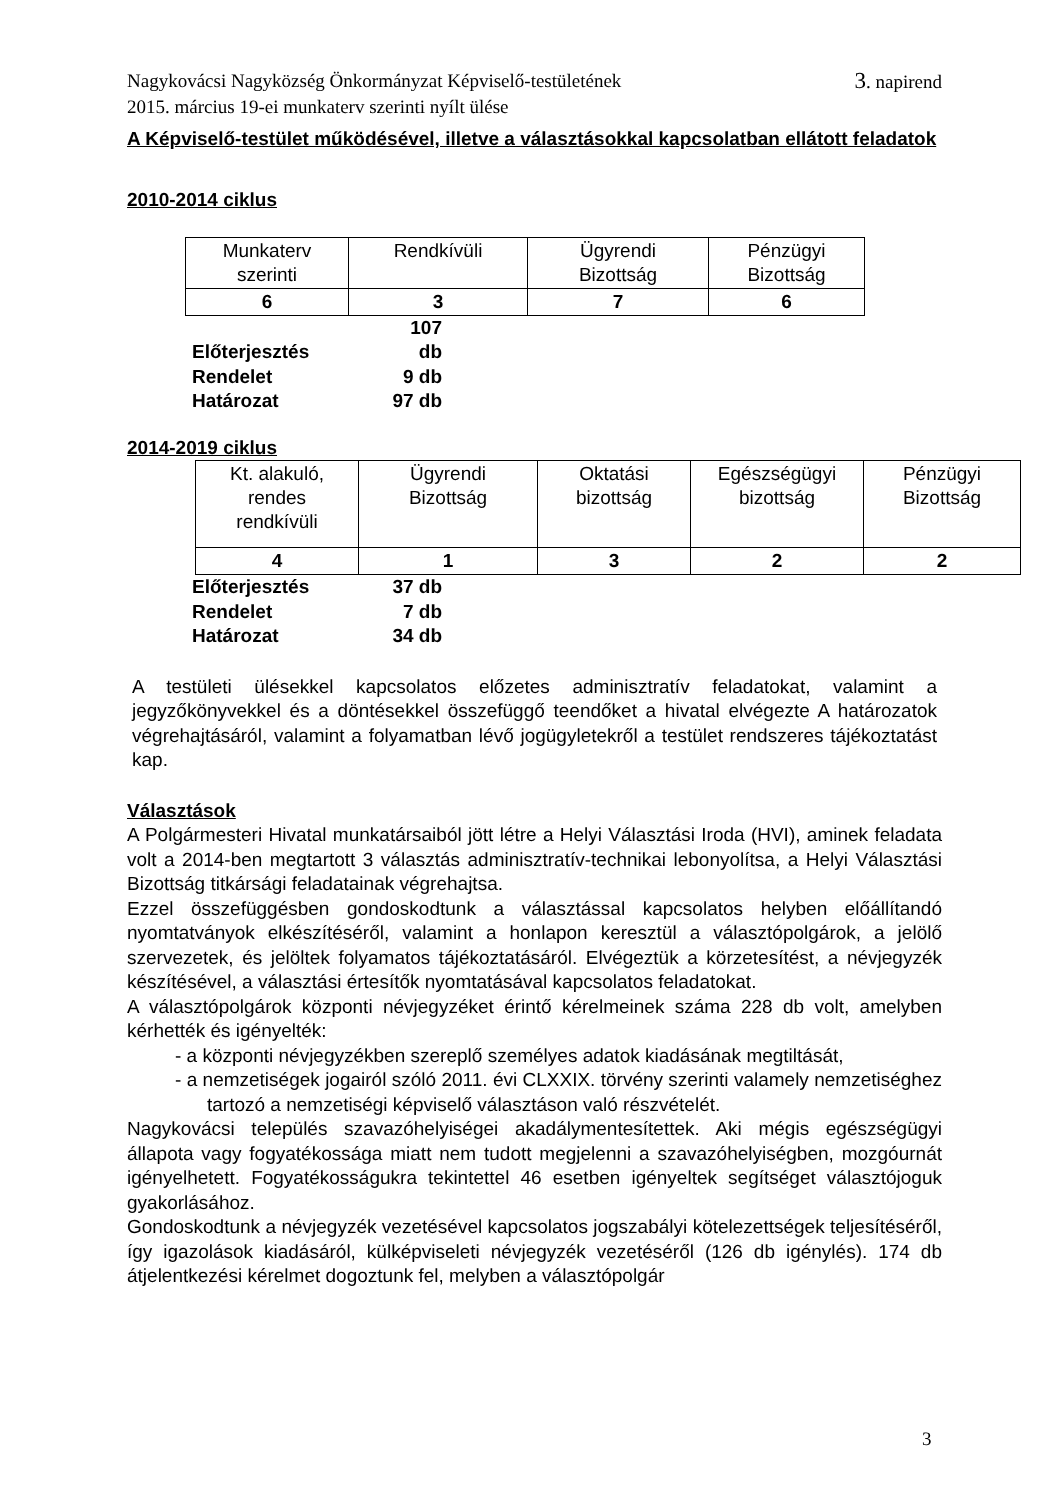3. napirend Nagykovácsi Nagyközség Önkormányzat Képviselő-testületének
2015. március 19-ei munkaterv szerinti nyílt ülése
A Képviselő-testület működésével, illetve a választásokkal kapcsolatban ellátott feladatok
2010-2014 ciklus
| Munkaterv szerinti | Rendkívüli | Ügyrendi Bizottság | Pénzügyi Bizottság |
| 6 | 3 | 7 | 6 |
Előterjesztés 107 db
Rendelet 9 db
Határozat 97 db
2014-2019 ciklus
| Kt. alakuló, rendes rendkívüli | Ügyrendi Bizottság | Oktatási bizottság | Egészségügyi bizottság | Pénzügyi Bizottság |
| 4 | 1 | 3 | 2 | 2 |
Előterjesztés 37 db
Rendelet 7 db
Határozat 34 db
A testületi ülésekkel kapcsolatos előzetes adminisztratív feladatokat, valamint a jegyzőkönyvekkel és a döntésekkel összefüggő teendőket a hivatal elvégezte A határozatok végrehajtásáról, valamint a folyamatban lévő jogügyletekről a testület rendszeres tájékoztatást kap.
Választások
A Polgármesteri Hivatal munkatársaiból jött létre a Helyi Választási Iroda (HVI), aminek feladata volt a 2014-ben megtartott 3 választás adminisztratív-technikai lebonyolítsa, a Helyi Választási Bizottság titkársági feladatainak végrehajtsa.
Ezzel összefüggésben gondoskodtunk a választással kapcsolatos helyben előállítandó nyomtatványok elkészítéséről, valamint a honlapon keresztül a választópolgárok, a jelölő szervezetek, és jelöltek folyamatos tájékoztatásáról. Elvégeztük a körzetesítést, a névjegyzék készítésével, a választási értesítők nyomtatásával kapcsolatos feladatokat.
A választópolgárok központi névjegyzéket érintő kérelmeinek száma 228 db volt, amelyben kérhették és igényelték:
- a központi névjegyzékben szereplő személyes adatok kiadásának megtiltását,
- a nemzetiségek jogairól szóló 2011. évi CLXXIX. törvény szerinti valamely nemzetiséghez tartozó a nemzetiségi képviselő választáson való részvételét.
Nagykovácsi település szavazóhelyiségei akadálymentesítettek. Aki mégis egészségügyi állapota vagy fogyatékossága miatt nem tudott megjelenni a szavazóhelyiségben, mozgóurnát igényelhetett. Fogyatékosságukra tekintettel 46 esetben igényeltek segítséget választójoguk gyakorlásához.
Gondoskodtunk a névjegyzék vezetésével kapcsolatos jogszabályi kötelezettségek teljesítéséről, így igazolások kiadásáról, külképviseleti névjegyzék vezetéséről (126 db igénylés). 174 db átjelentkezési kérelmet dogoztunk fel, melyben a választópolgár
3